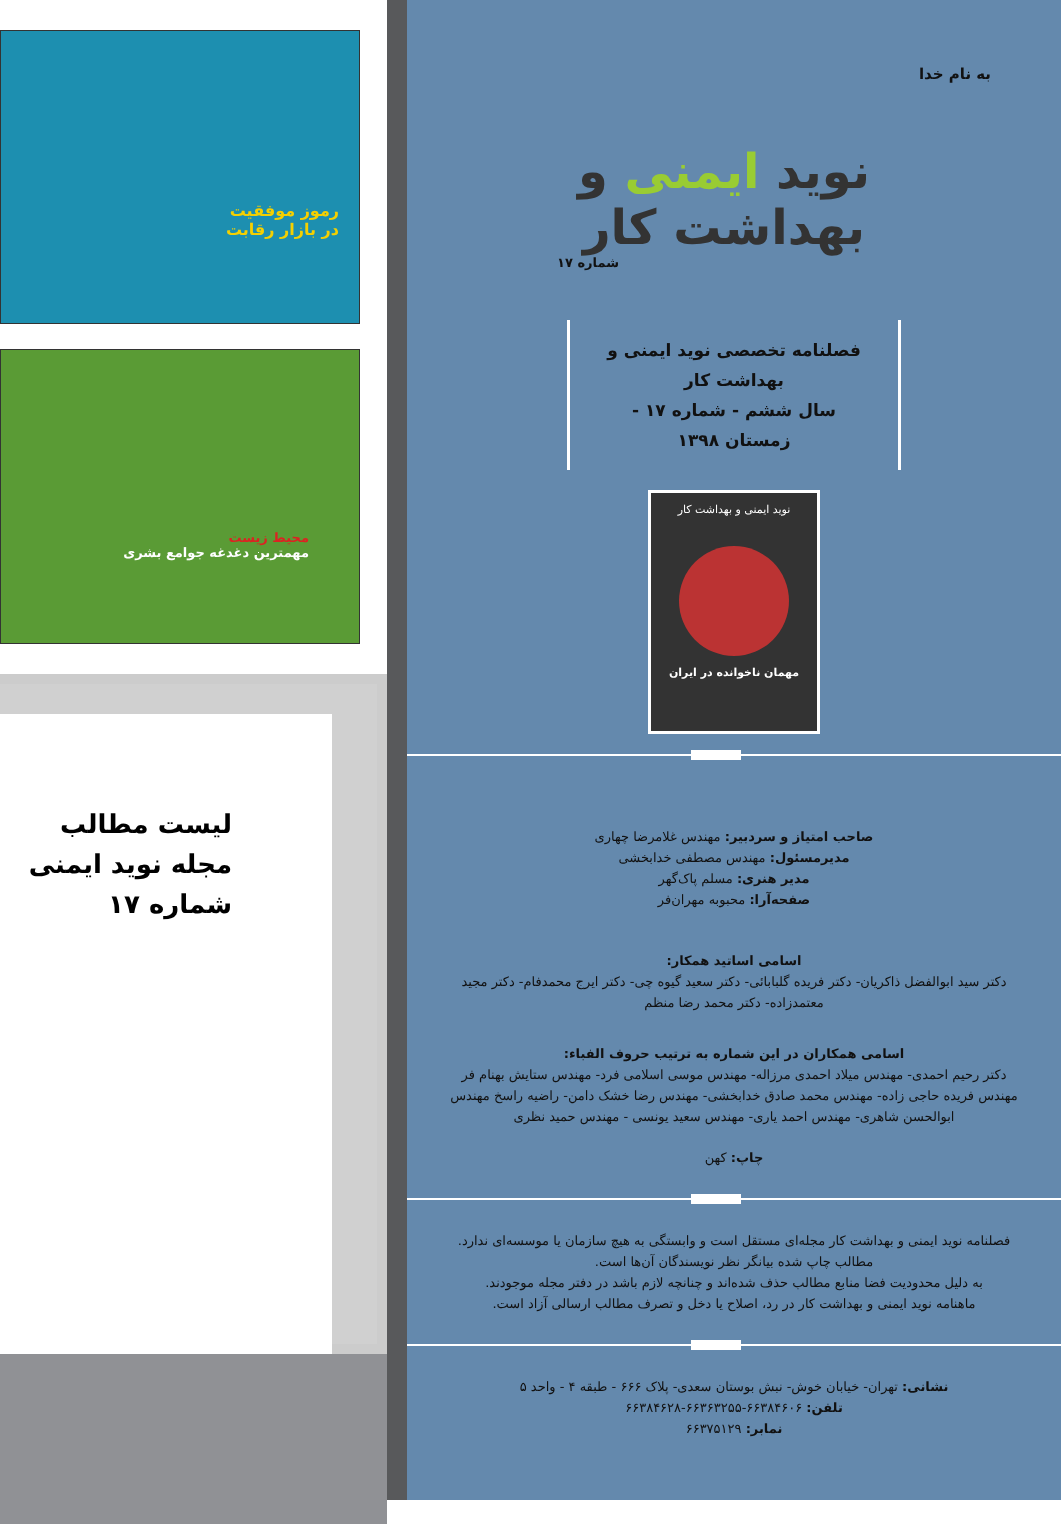به نام خدا
نوید ایمنی و بهداشت کار
شماره ۱۷
فصلنامه تخصصی نوید ایمنی و بهداشت کار
سال ششم - شماره ۱۷ - زمستان ۱۳۹۸
نوید ایمنی و بهداشت کار
مهمان ناخوانده در ایران
صاحب امتیاز و سردبیر: مهندس غلامرضا چهاری
مدیرمسئول: مهندس مصطفی خدابخشی
مدیر هنری: مسلم پاک‌گهر
صفحه‌آرا: محبوبه مهران‌فر
اسامی اساتید همکار:
دکتر سید ابوالفضل ذاکریان- دکتر فریده گلبابائی- دکتر سعید گیوه چی- دکتر ایرج محمدفام- دکتر مجید معتمدزاده- دکتر محمد رضا منظم
اسامی همکاران در این شماره به ترتیب حروف الفباء:
دکتر رحیم احمدی- مهندس میلاد احمدی مرزاله- مهندس موسی اسلامی فرد- مهندس ستایش بهنام فر مهندس فریده حاجی زاده- مهندس محمد صادق خدابخشی- مهندس رضا خشک دامن- راضیه راسخ مهندس ابوالحسن شاهری- مهندس احمد یاری- مهندس سعید یونسی - مهندس حمید نظری
چاپ: کهن
فصلنامه نوید ایمنی و بهداشت کار مجله‌ای مستقل است و وابستگی به هیچ سازمان یا موسسه‌ای ندارد.
مطالب چاپ شده بیانگر نظر نویسندگان آن‌ها است.
به دلیل محدودیت فضا منابع مطالب حذف شده‌اند و چنانچه لازم باشد در دفتر مجله موجودند.
ماهنامه نوید ایمنی و بهداشت کار در رد، اصلاح یا دخل و تصرف مطالب ارسالی آزاد است.
نشانی: تهران- خیابان خوش- نبش بوستان سعدی- پلاک ۶۶۶ - طبقه ۴ - واحد ۵
تلفن: ۶۶۳۸۴۶۰۶-۶۶۳۶۳۲۵۵-۶۶۳۸۴۶۲۸
نمابر: ۶۶۳۷۵۱۲۹
رموز موفقیت
در بازار رقابت
محیط زیست
مهمترین دغدغه جوامع بشری
لیست مطالب
مجله نوید ایمنی
شماره ۱۷